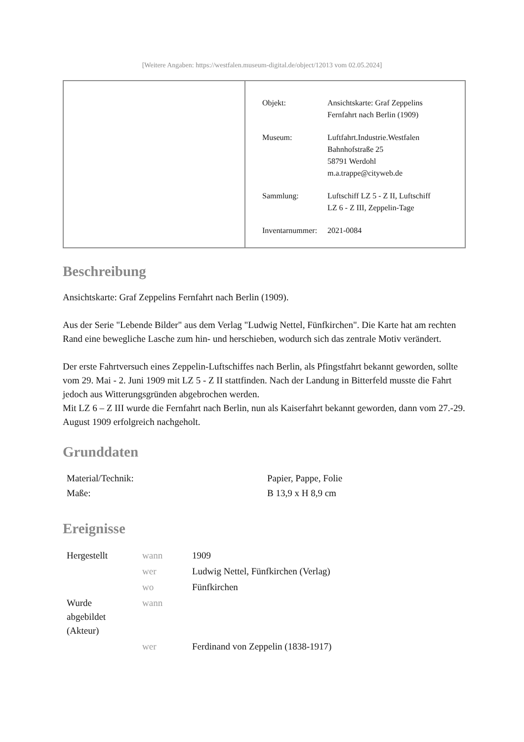[Weitere Angaben: https://westfalen.museum-digital.de/object/12013 vom 02.05.2024]
| Objekt: | Ansichtskarte: Graf Zeppelins Fernfahrt nach Berlin (1909) |
| Museum: | Luftfahrt.Industrie.Westfalen Bahnhofstraße 25 58791 Werdohl m.a.trappe@cityweb.de |
| Sammlung: | Luftschiff LZ 5 - Z II, Luftschiff LZ 6 - Z III, Zeppelin-Tage |
| Inventarnummer: | 2021-0084 |
Beschreibung
Ansichtskarte: Graf Zeppelins Fernfahrt nach Berlin (1909).
Aus der Serie "Lebende Bilder" aus dem Verlag "Ludwig Nettel, Fünfkirchen". Die Karte hat am rechten Rand eine bewegliche Lasche zum hin- und herschieben, wodurch sich das zentrale Motiv verändert.
Der erste Fahrtversuch eines Zeppelin-Luftschiffes nach Berlin, als Pfingstfahrt bekannt geworden, sollte vom 29. Mai - 2. Juni 1909 mit LZ 5 - Z II stattfinden. Nach der Landung in Bitterfeld musste die Fahrt jedoch aus Witterungsgründen abgebrochen werden.
Mit LZ 6 – Z III wurde die Fernfahrt nach Berlin, nun als Kaiserfahrt bekannt geworden, dann vom 27.-29. August 1909 erfolgreich nachgeholt.
Grunddaten
| Material/Technik: | Papier, Pappe, Folie |
| Maße: | B 13,9 x H 8,9 cm |
Ereignisse
| Hergestellt | wann | 1909 |
| | wer | Ludwig Nettel, Fünfkirchen (Verlag) |
| | wo | Fünfkirchen |
| Wurde abgebildet (Akteur) | wann | |
| | wer | Ferdinand von Zeppelin (1838-1917) |